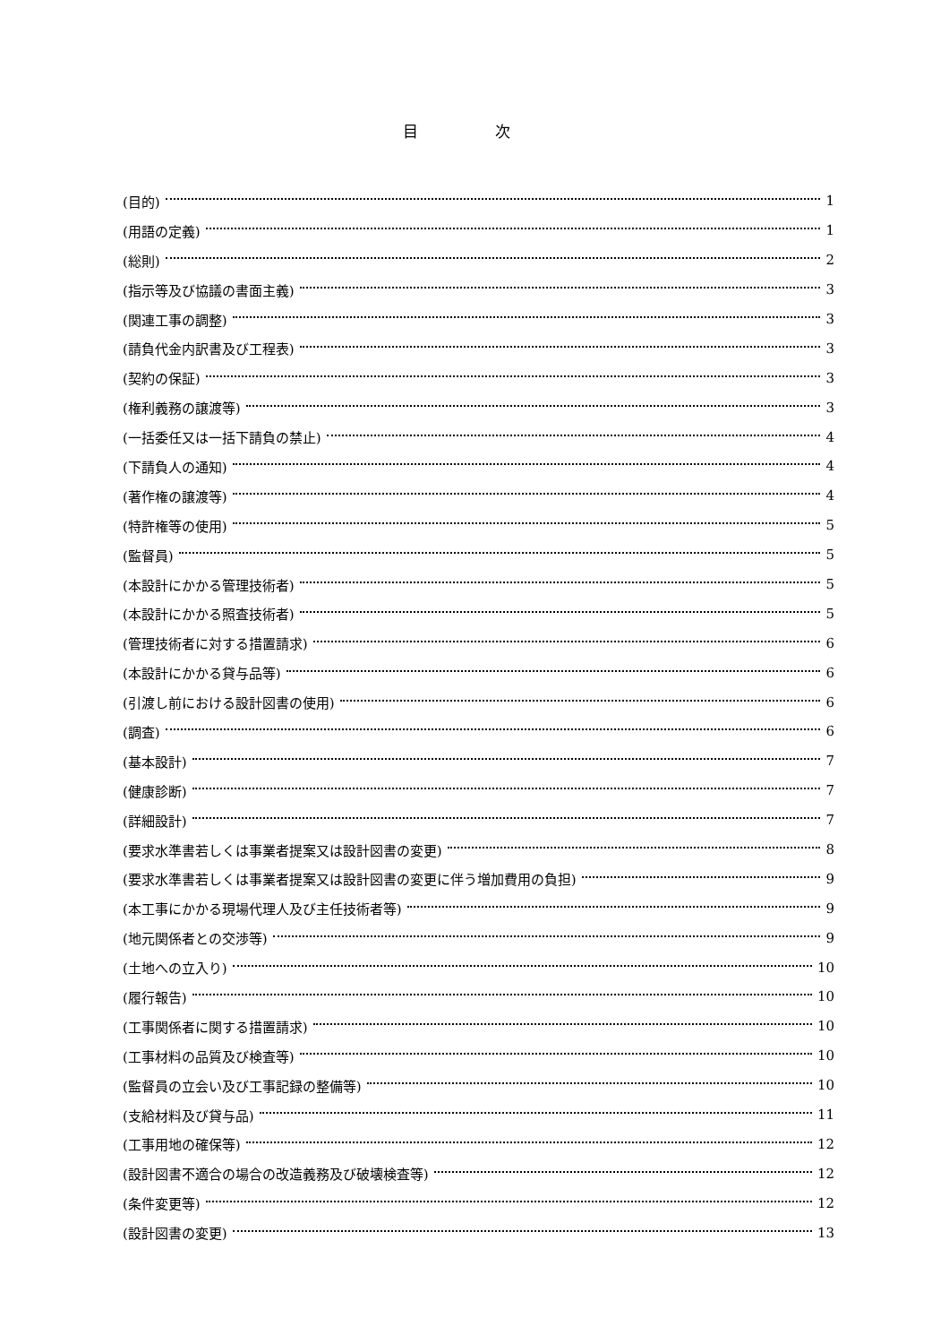目 次
(目的) 1
(用語の定義) 1
(総則) 2
(指示等及び協議の書面主義) 3
(関連工事の調整) 3
(請負代金内訳書及び工程表) 3
(契約の保証) 3
(権利義務の譲渡等) 3
(一括委任又は一括下請負の禁止) 4
(下請負人の通知) 4
(著作権の譲渡等) 4
(特許権等の使用) 5
(監督員) 5
(本設計にかかる管理技術者) 5
(本設計にかかる照査技術者) 5
(管理技術者に対する措置請求) 6
(本設計にかかる貸与品等) 6
(引渡し前における設計図書の使用) 6
(調査) 6
(基本設計) 7
(健康診断) 7
(詳細設計) 7
(要求水準書若しくは事業者提案又は設計図書の変更) 8
(要求水準書若しくは事業者提案又は設計図書の変更に伴う増加費用の負担) 9
(本工事にかかる現場代理人及び主任技術者等) 9
(地元関係者との交渉等) 9
(土地への立入り) 10
(履行報告) 10
(工事関係者に関する措置請求) 10
(工事材料の品質及び検査等) 10
(監督員の立会い及び工事記録の整備等) 10
(支給材料及び貸与品) 11
(工事用地の確保等) 12
(設計図書不適合の場合の改造義務及び破壊検査等) 12
(条件変更等) 12
(設計図書の変更) 13